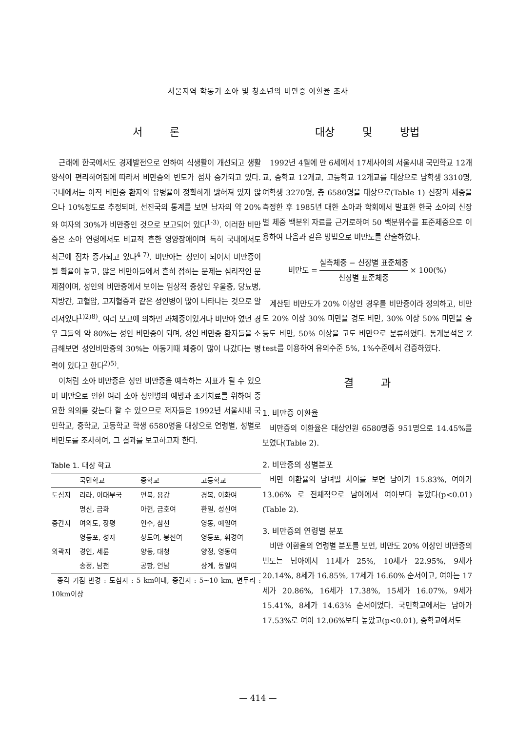서울지역 학동기 소아 및 청소년의 비만증 이환율 조사
서 론
근래에 한국에서도 경제발전으로 인하여 식생활이 개선되고 생활양식이 편리하여짐에 따라서 비만증의 빈도가 점차 증가되고 있다. 국내에서는 아직 비만증 환자의 유병율이 정확하게 밝혀져 있지 않으나 10%정도로 추정되며, 선진국의 통계를 보면 남자의 약 20%와 여자의 30%가 비만증인 것으로 보고되어 있다<sup>1-3)</sup>. 이러한 비만증은 소아 연령에서도 비교적 흔한 영양장애이며 특히 국내에서도 최근에 점차 증가되고 있다<sup>4-7)</sup>. 비만아는 성인이 되어서 비만증이 될 확율이 높고, 많은 비만아들에서 흔히 접하는 문제는 심리적인 문제점이며, 성인의 비만증에서 보이는 임상적 증상인 우울증, 당뇨병, 지방간, 고혈압, 고지혈증과 같은 성인병이 많이 나타나는 것으로 알려져있다<sup>1)2)8)</sup>. 여러 보고에 의하면 과체중이었거나 비만아 였던 경우 그들의 약 80%는 성인 비만증이 되며, 성인 비만증 환자들을 소급해보면 성인비만증의 30%는 아동기때 체중이 많이 나갔다는 병력이 있다고 한다<sup>2)5)</sup>.
이처럼 소아 비만증은 성인 비만증을 예측하는 지표가 될 수 있으며 비만으로 인한 여러 소아 성인병의 예방과 조기치료를 위하여 중요한 의의를 갖는다 할 수 있으므로 저자들은 1992년 서울시내 국민학교, 중학교, 고등학교 학생 6580명을 대상으로 연령별, 성별로 비만도를 조사하여, 그 결과를 보고하고자 한다.
Table 1. 대상 학교
| | 국민학교 | 중학교 | 고등학교 |
| --- | --- | --- | --- |
| 도심지 | 리라, 이대부국 | 연북, 용강 | 경복, 이화여 |
| | 명신, 금화 | 아현, 금호여 | 환일, 성신여 |
| 중간지 | 여의도, 장평 | 인수, 삼선 | 영동, 예일여 |
| | 영등포, 성자 | 상도여, 봉천여 | 영등포, 휘경여 |
| 외곽지 | 경인, 세륜 | 양동, 대청 | 양정, 영동여 |
| | 송정, 남천 | 공항, 연남 | 상계, 동일여 |
종각 기점 반경 : 도심지 : 5 km이내, 중간지 : 5~10 km, 변두리 : 10km이상
대상 및 방법
1992년 4월에 만 6세에서 17세사이의 서울시내 국민학교 12개교, 중학교 12개교, 고등학교 12개교를 대상으로 남학생 3310명, 여학생 3270명, 총 6580명을 대상으로(Table 1) 신장과 체중을 측정한 후 1985년 대한 소아과 학회에서 발표한 한국 소아의 신장별 체중 백분위 자료를 근거로하여 50 백분위수를 표준체중으로 이용하여 다음과 같은 방법으로 비만도를 산출하였다.
비만도 = 실측체중 − 신장별 표준체중 신장별 표준체중 × 100(%)
계산된 비만도가 20% 이상인 경우를 비만증이라 정의하고, 비만도 20% 이상 30% 미만을 경도 비만, 30% 이상 50% 미만을 중등도 비만, 50% 이상을 고도 비만으로 분류하였다. 통계분석은 Z test를 이용하여 유의수준 5%, 1%수준에서 검증하였다.
결 과
1. 비만증 이환율
비만증의 이환율은 대상인원 6580명중 951명으로 14.45%를 보였다(Table 2).
2. 비만증의 성별분포
비만 이환율의 남녀별 차이를 보면 남아가 15.83%, 여아가 13.06% 로 전체적으로 남아에서 여아보다 높았다(p<0.01)(Table 2).
3. 비만증의 연령별 분포
비만 이환율의 연령별 분포를 보면, 비만도 20% 이상인 비만증의 빈도는 남아에서 11세가 25%, 10세가 22.95%, 9세가 20.14%, 8세가 16.85%, 17세가 16.60% 순서이고, 여아는 17세가 20.86%, 16세가 17.38%, 15세가 16.07%, 9세가 15.41%, 8세가 14.63% 순서이었다. 국민학교에서는 남아가 17.53%로 여아 12.06%보다 높았고(p<0.01), 중학교에서도
— 414 —